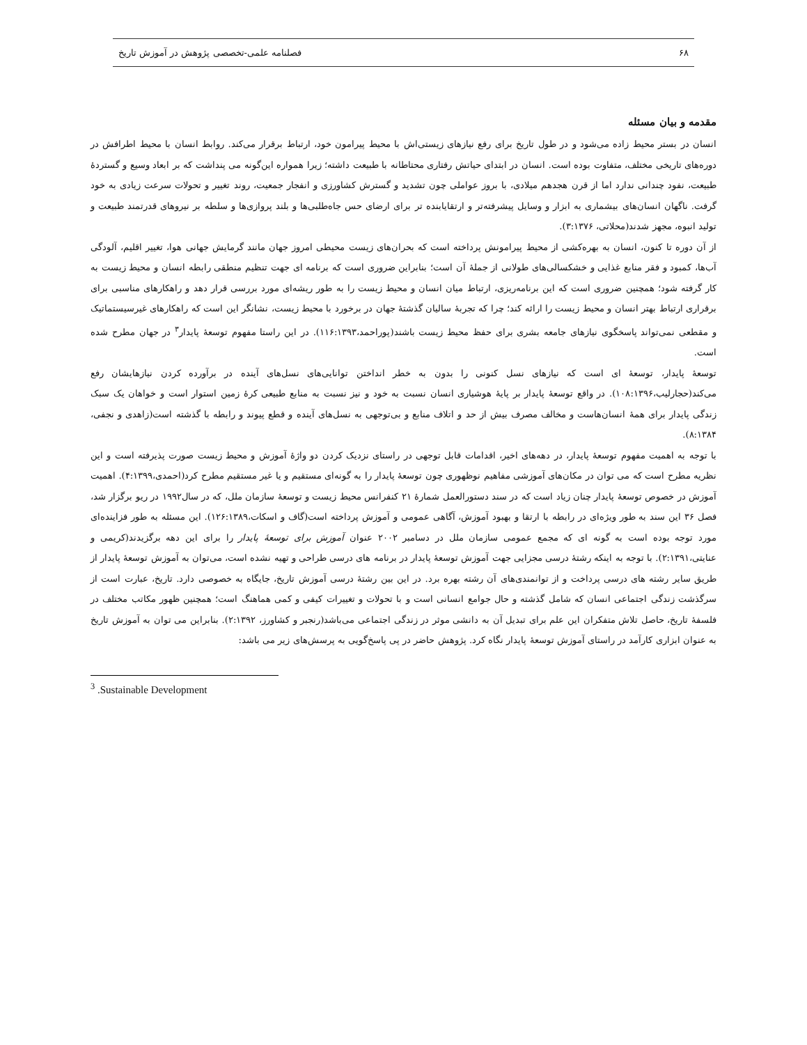۶۸ فصلنامه علمی-تخصصی پژوهش در آموزش تاریخ
مقدمه و بیان مسئله
انسان در بستر محیط زاده می‌شود و در طول تاریخ برای رفع نیازهای زیستی‌اش با محیط پیرامون خود، ارتباط برقرار می‌کند. روابط انسان با محیط اطرافش در دوره‌های تاریخی مختلف، متفاوت بوده است. انسان در ابتدای حیاتش رفتاری محتاطانه با طبیعت داشته؛ زیرا همواره این‌گونه می پنداشت که بر ابعاد وسیع و گستردهٔ طبیعت، نفود چندانی ندارد اما از قرن هجدهم میلادی، با بروز عواملی چون تشدید و گسترش کشاورزی و انفجار جمعیت، روند تغییر و تحولات سرعت زیادی به خود گرفت. ناگهان انسان‌های بیشماری به ابزار و وسایل پیشرفته‌تر و ارتقایابنده تر برای ارضای حس جاه‌طلبی‌ها و بلند پروازی‌ها و سلطه بر نیروهای قدرتمند طبیعت و تولید انبوه، مجهز شدند(محلاتی، ۳:۱۳۷۶).
از آن دوره تا کنون، انسان به بهره‌کشی از محیط پیرامونش پرداخته است که بحران‌های زیست محیطی امروز جهان مانند گرمایش جهانی هوا، تغییر اقلیم، آلودگی آب‌ها، کمبود و فقر منابع غذایی و خشکسالی‌های طولانی از جملهٔ آن است؛ بنابراین ضروری است که برنامه ای جهت تنظیم منطقی رابطه انسان و محیط زیست به کار گرفته شود؛ همچنین ضروری است که این برنامه‌ریزی، ارتباط میان انسان و محیط زیست را به طور ریشه‌ای مورد بررسی قرار دهد و راهکارهای مناسبی برای برقراری ارتباط بهتر انسان و محیط زیست را ارائه کند؛ چرا که تجربهٔ سالیان گذشتهٔ جهان در برخورد با محیط زیست، نشانگر این است که راهکارهای غیرسیستماتیک و مقطعی نمی‌تواند پاسخگوی نیازهای جامعه بشری برای حفظ محیط زیست باشند(پوراحمد،۱۱۶:۱۳۹۳). در این راستا مفهوم توسعهٔ پایدار<sup>۳</sup> در جهان مطرح شده است.
توسعهٔ پایدار، توسعهٔ ای است که نیازهای نسل کنونی را بدون به خطر انداختن توانایی‌های نسل‌های آینده در برآورده کردن نیازهایشان رفع می‌کند(حجارلیب،۱۰۸:۱۳۹۶). در واقع توسعهٔ پایدار بر پایهٔ هوشیاری انسان نسبت به خود و نیز نسبت به منابع طبیعی کرهٔ زمین استوار است و خواهان یک سبک زندگی پایدار برای همهٔ انسان‌هاست و مخالف مصرف بیش از حد و اتلاف منابع و بی‌توجهی به نسل‌های آینده و قطع پیوند و رابطه با گذشته است(زاهدی و نجفی، ۸:۱۳۸۴).
با توجه به اهمیت مفهوم توسعهٔ پایدار، در دهه‌های اخیر، اقدامات قابل توجهی در راستای نزدیک کردن دو واژهٔ آموزش و محیط زیست صورت پذیرفته است و این نظریه مطرح است که می توان در مکان‌های آموزشی مفاهیم نوظهوری چون توسعهٔ پایدار را به گونه‌ای مستقیم و یا غیر مستقیم مطرح کرد(احمدی،۴:۱۳۹۹). اهمیت آموزش در خصوص توسعهٔ پایدار چنان زیاد است که در سند دستورالعمل شمارهٔ ۲۱ کنفرانس محیط زیست و توسعهٔ سازمان ملل، که در سال۱۹۹۲ در ریو برگزار شد، فصل ۳۶ این سند به طور ویژه‌ای در رابطه با ارتقا و بهبود آموزش، آگاهی عمومی و آموزش پرداخته است(گاف و اسکات،۱۲۶:۱۳۸۹). این مسئله به طور فزاینده‌ای مورد توجه بوده است به گونه ای که مجمع عمومی سازمان ملل در دسامبر ۲۰۰۲ عنوان آموزش برای توسعهٔ پایدار را برای این دهه برگزیدند(کریمی و عنایتی،۲:۱۳۹۱). با توجه به اینکه رشتهٔ درسی مجزایی جهت آموزش توسعهٔ پایدار در برنامه های درسی طراحی و تهیه نشده است، می‌توان به آموزش توسعهٔ پایدار از طریق سایر رشته های درسی پرداخت و از توانمندی‌های آن رشته بهره برد. در این بین رشتهٔ درسی آموزش تاریخ، جایگاه به خصوصی دارد. تاریخ، عبارت است از سرگذشت زندگی اجتماعی انسان که شامل گذشته و حال جوامع انسانی است و با تحولات و تغییرات کیفی و کمی هماهنگ است؛ همچنین ظهور مکاتب مختلف در فلسفهٔ تاریخ، حاصل تلاش متفکران این علم برای تبدیل آن به دانشی موثر در زندگی اجتماعی می‌باشد(رنجبر و کشاورز، ۲:۱۳۹۲). بنابراین می توان به آموزش تاریخ به عنوان ابزاری کارآمد در راستای آموزش توسعهٔ پایدار نگاه کرد. پژوهش حاضر در پی پاسخ‌گویی به پرسش‌های زیر می باشد:
<sup>3</sup> .Sustainable Development